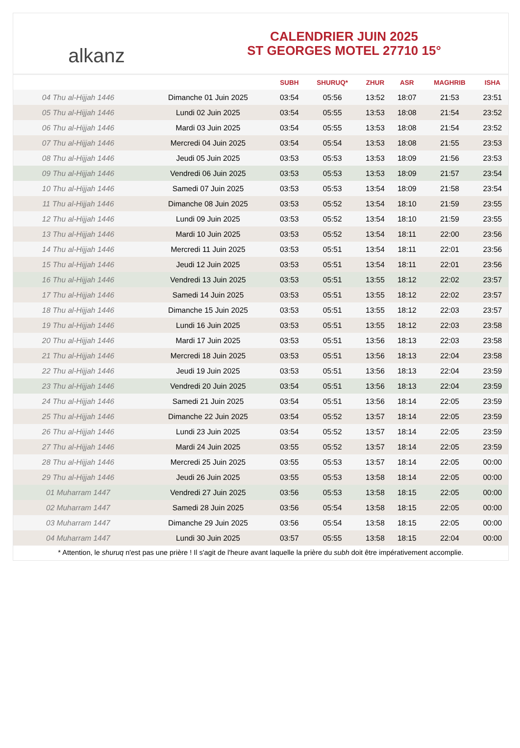alkanz
CALENDRIER JUIN 2025
ST GEORGES MOTEL 27710 15°
| | | SUBH | SHURUQ* | ZHUR | ASR | MAGHRIB | ISHA |
| --- | --- | --- | --- | --- | --- | --- | --- |
| 04 Thu al-Hijjah 1446 | Dimanche 01 Juin 2025 | 03:54 | 05:56 | 13:52 | 18:07 | 21:53 | 23:51 |
| 05 Thu al-Hijjah 1446 | Lundi 02 Juin 2025 | 03:54 | 05:55 | 13:53 | 18:08 | 21:54 | 23:52 |
| 06 Thu al-Hijjah 1446 | Mardi 03 Juin 2025 | 03:54 | 05:55 | 13:53 | 18:08 | 21:54 | 23:52 |
| 07 Thu al-Hijjah 1446 | Mercredi 04 Juin 2025 | 03:54 | 05:54 | 13:53 | 18:08 | 21:55 | 23:53 |
| 08 Thu al-Hijjah 1446 | Jeudi 05 Juin 2025 | 03:53 | 05:53 | 13:53 | 18:09 | 21:56 | 23:53 |
| 09 Thu al-Hijjah 1446 | Vendredi 06 Juin 2025 | 03:53 | 05:53 | 13:53 | 18:09 | 21:57 | 23:54 |
| 10 Thu al-Hijjah 1446 | Samedi 07 Juin 2025 | 03:53 | 05:53 | 13:54 | 18:09 | 21:58 | 23:54 |
| 11 Thu al-Hijjah 1446 | Dimanche 08 Juin 2025 | 03:53 | 05:52 | 13:54 | 18:10 | 21:59 | 23:55 |
| 12 Thu al-Hijjah 1446 | Lundi 09 Juin 2025 | 03:53 | 05:52 | 13:54 | 18:10 | 21:59 | 23:55 |
| 13 Thu al-Hijjah 1446 | Mardi 10 Juin 2025 | 03:53 | 05:52 | 13:54 | 18:11 | 22:00 | 23:56 |
| 14 Thu al-Hijjah 1446 | Mercredi 11 Juin 2025 | 03:53 | 05:51 | 13:54 | 18:11 | 22:01 | 23:56 |
| 15 Thu al-Hijjah 1446 | Jeudi 12 Juin 2025 | 03:53 | 05:51 | 13:54 | 18:11 | 22:01 | 23:56 |
| 16 Thu al-Hijjah 1446 | Vendredi 13 Juin 2025 | 03:53 | 05:51 | 13:55 | 18:12 | 22:02 | 23:57 |
| 17 Thu al-Hijjah 1446 | Samedi 14 Juin 2025 | 03:53 | 05:51 | 13:55 | 18:12 | 22:02 | 23:57 |
| 18 Thu al-Hijjah 1446 | Dimanche 15 Juin 2025 | 03:53 | 05:51 | 13:55 | 18:12 | 22:03 | 23:57 |
| 19 Thu al-Hijjah 1446 | Lundi 16 Juin 2025 | 03:53 | 05:51 | 13:55 | 18:12 | 22:03 | 23:58 |
| 20 Thu al-Hijjah 1446 | Mardi 17 Juin 2025 | 03:53 | 05:51 | 13:56 | 18:13 | 22:03 | 23:58 |
| 21 Thu al-Hijjah 1446 | Mercredi 18 Juin 2025 | 03:53 | 05:51 | 13:56 | 18:13 | 22:04 | 23:58 |
| 22 Thu al-Hijjah 1446 | Jeudi 19 Juin 2025 | 03:53 | 05:51 | 13:56 | 18:13 | 22:04 | 23:59 |
| 23 Thu al-Hijjah 1446 | Vendredi 20 Juin 2025 | 03:54 | 05:51 | 13:56 | 18:13 | 22:04 | 23:59 |
| 24 Thu al-Hijjah 1446 | Samedi 21 Juin 2025 | 03:54 | 05:51 | 13:56 | 18:14 | 22:05 | 23:59 |
| 25 Thu al-Hijjah 1446 | Dimanche 22 Juin 2025 | 03:54 | 05:52 | 13:57 | 18:14 | 22:05 | 23:59 |
| 26 Thu al-Hijjah 1446 | Lundi 23 Juin 2025 | 03:54 | 05:52 | 13:57 | 18:14 | 22:05 | 23:59 |
| 27 Thu al-Hijjah 1446 | Mardi 24 Juin 2025 | 03:55 | 05:52 | 13:57 | 18:14 | 22:05 | 23:59 |
| 28 Thu al-Hijjah 1446 | Mercredi 25 Juin 2025 | 03:55 | 05:53 | 13:57 | 18:14 | 22:05 | 00:00 |
| 29 Thu al-Hijjah 1446 | Jeudi 26 Juin 2025 | 03:55 | 05:53 | 13:58 | 18:14 | 22:05 | 00:00 |
| 01 Muharram 1447 | Vendredi 27 Juin 2025 | 03:56 | 05:53 | 13:58 | 18:15 | 22:05 | 00:00 |
| 02 Muharram 1447 | Samedi 28 Juin 2025 | 03:56 | 05:54 | 13:58 | 18:15 | 22:05 | 00:00 |
| 03 Muharram 1447 | Dimanche 29 Juin 2025 | 03:56 | 05:54 | 13:58 | 18:15 | 22:05 | 00:00 |
| 04 Muharram 1447 | Lundi 30 Juin 2025 | 03:57 | 05:55 | 13:58 | 18:15 | 22:04 | 00:00 |
* Attention, le shuruq n'est pas une prière ! Il s'agit de l'heure avant laquelle la prière du subh doit être impérativement accomplie.